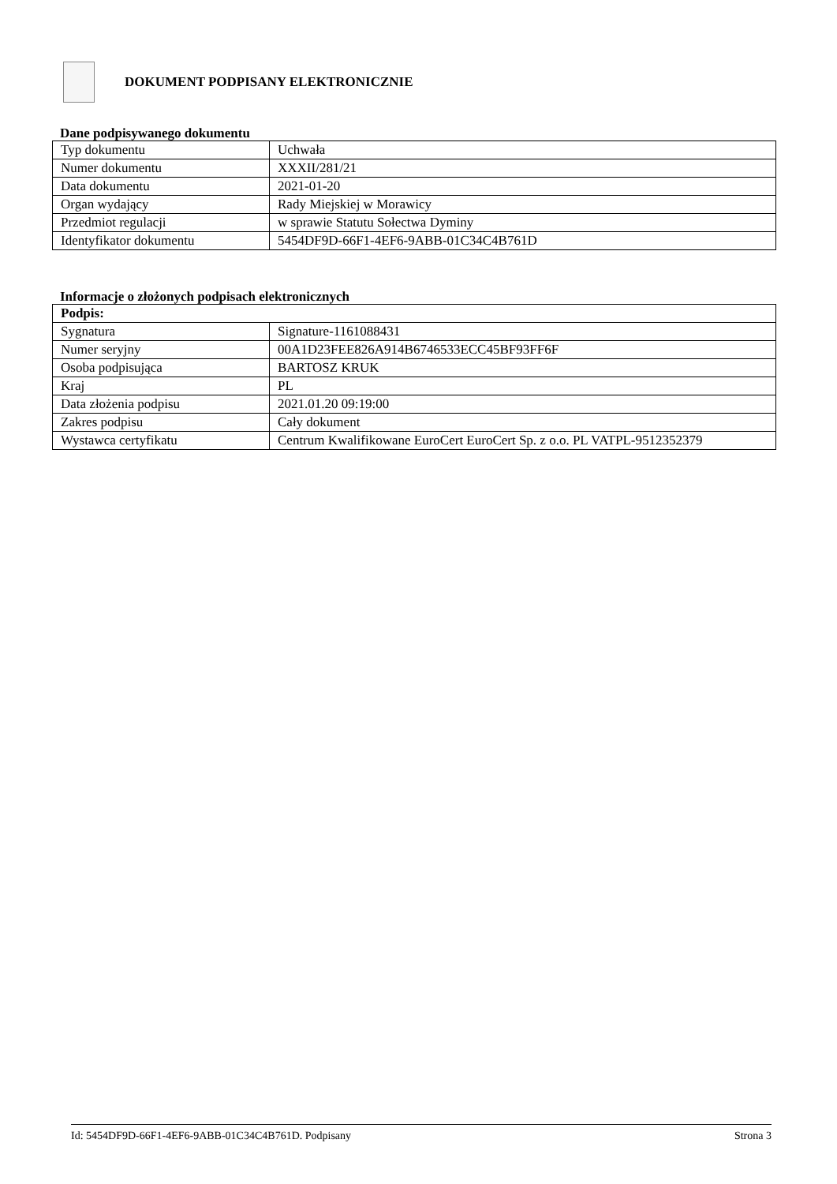DOKUMENT PODPISANY ELEKTRONICZNIE
Dane podpisywanego dokumentu
| Typ dokumentu | Uchwała |
| Numer dokumentu | XXXII/281/21 |
| Data dokumentu | 2021-01-20 |
| Organ wydający | Rady Miejskiej w Morawicy |
| Przedmiot regulacji | w sprawie Statutu Sołectwa Dyminy |
| Identyfikator dokumentu | 5454DF9D-66F1-4EF6-9ABB-01C34C4B761D |
Informacje o złożonych podpisach elektronicznych
| Podpis: | |
| Sygnatura | Signature-1161088431 |
| Numer seryjny | 00A1D23FEE826A914B6746533ECC45BF93FF6F |
| Osoba podpisująca | BARTOSZ KRUK |
| Kraj | PL |
| Data złożenia podpisu | 2021.01.20 09:19:00 |
| Zakres podpisu | Cały dokument |
| Wystawca certyfikatu | Centrum Kwalifikowane EuroCert EuroCert Sp. z o.o. PL VATPL-9512352379 |
Id: 5454DF9D-66F1-4EF6-9ABB-01C34C4B761D. Podpisany Strona 3